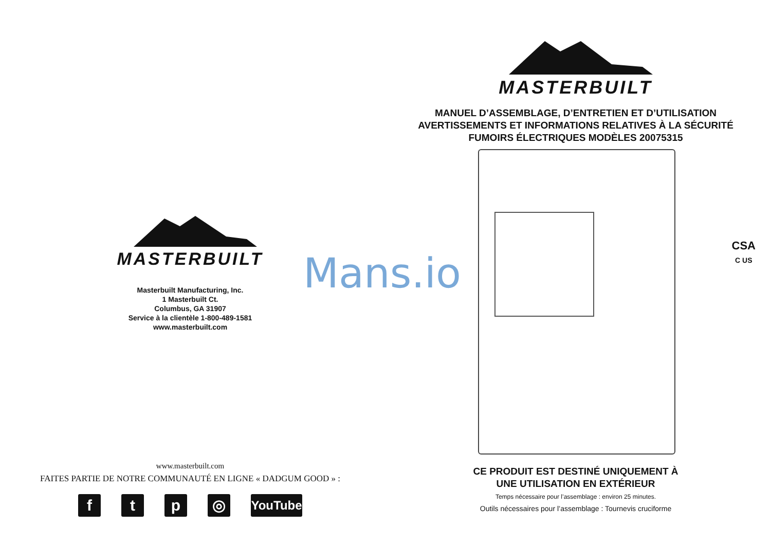MASTERBUILT
Masterbuilt Manufacturing, Inc.
1 Masterbuilt Ct.
Columbus, GA 31907
Service à la clientèle 1-800-489-1581
www.masterbuilt.com
www.masterbuilt.com
FAITES PARTIE DE NOTRE COMMUNAUTÉ EN LIGNE « DADGUM GOOD » :
f t p ◎
YouTube
MASTERBUILT
MANUEL D’ASSEMBLAGE, D’ENTRETIEN ET D’UTILISATION
AVERTISSEMENTS ET INFORMATIONS RELATIVES À LA SÉCURITÉ
FUMOIRS ÉLECTRIQUES MODÈLES 20075315
CSA
C US
CE PRODUIT EST DESTINÉ UNIQUEMENT À
UNE UTILISATION EN EXTÉRIEUR
Temps nécessaire pour l’assemblage : environ 25 minutes.
Outils nécessaires pour l’assemblage : Tournevis cruciforme
Mans.io